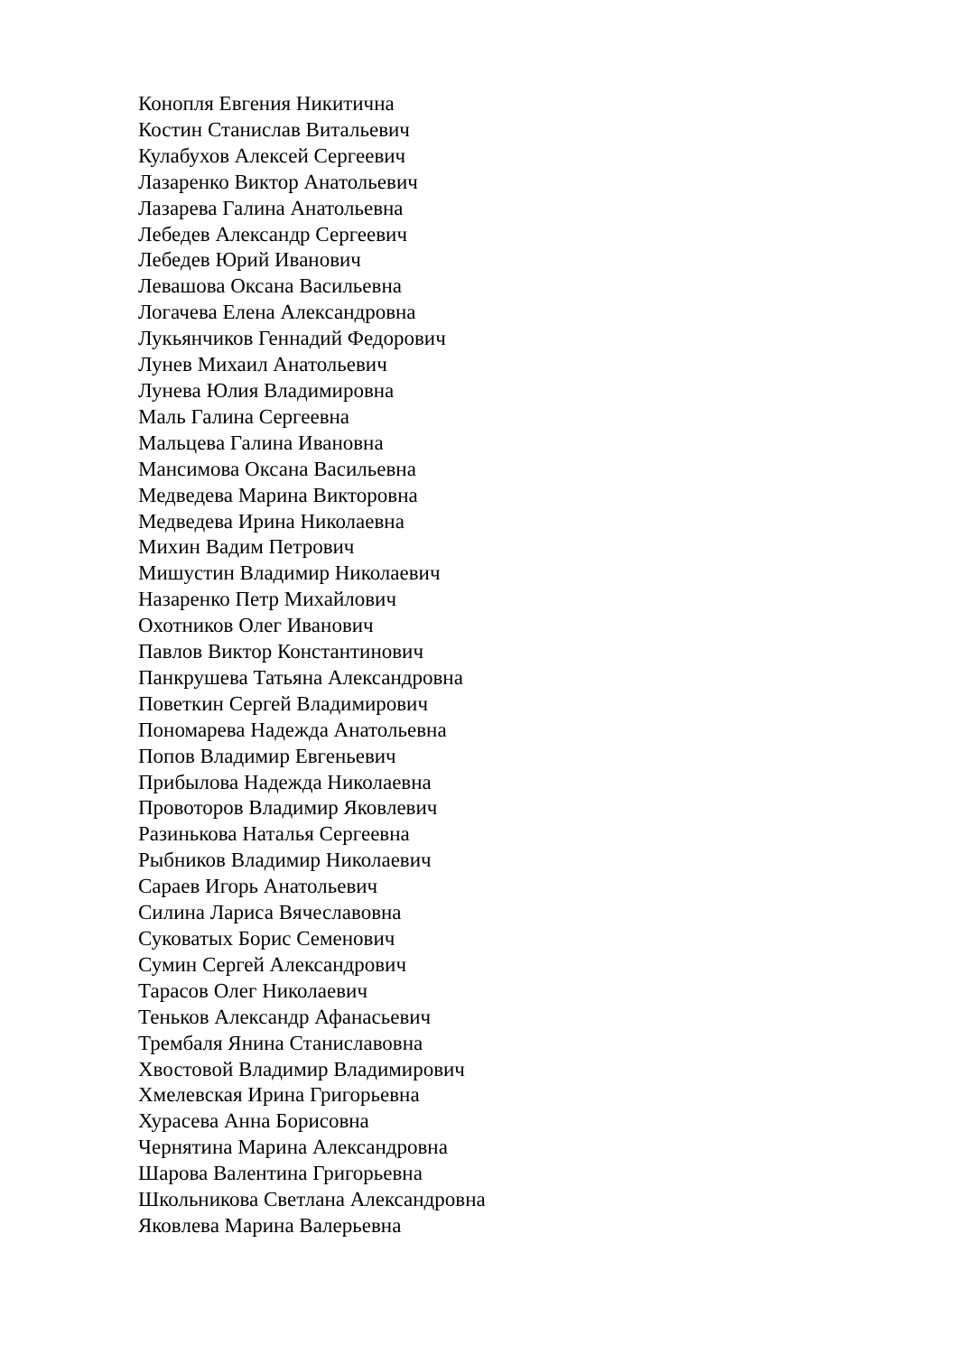Конопля Евгения Никитична
Костин Станислав Витальевич
Кулабухов Алексей Сергеевич
Лазаренко Виктор Анатольевич
Лазарева Галина Анатольевна
Лебедев Александр Сергеевич
Лебедев Юрий Иванович
Левашова Оксана Васильевна
Логачева Елена Александровна
Лукьянчиков Геннадий Федорович
Лунев Михаил Анатольевич
Лунева Юлия Владимировна
Маль Галина Сергеевна
Мальцева Галина Ивановна
Мансимова Оксана Васильевна
Медведева Марина Викторовна
Медведева Ирина Николаевна
Михин Вадим Петрович
Мишустин Владимир Николаевич
Назаренко Петр Михайлович
Охотников Олег Иванович
Павлов Виктор Константинович
Панкрушева Татьяна Александровна
Поветкин Сергей Владимирович
Пономарева Надежда Анатольевна
Попов Владимир Евгеньевич
Прибылова Надежда Николаевна
Провоторов Владимир Яковлевич
Разинькова Наталья Сергеевна
Рыбников Владимир Николаевич
Сараев Игорь Анатольевич
Силина Лариса Вячеславовна
Суковатых Борис Семенович
Сумин Сергей Александрович
Тарасов Олег Николаевич
Теньков Александр Афанасьевич
Трембаля Янина Станиславовна
Хвостовой Владимир Владимирович
Хмелевская Ирина Григорьевна
Хурасева Анна Борисовна
Чернятина Марина Александровна
Шарова Валентина Григорьевна
Школьникова Светлана Александровна
Яковлева Марина Валерьевна